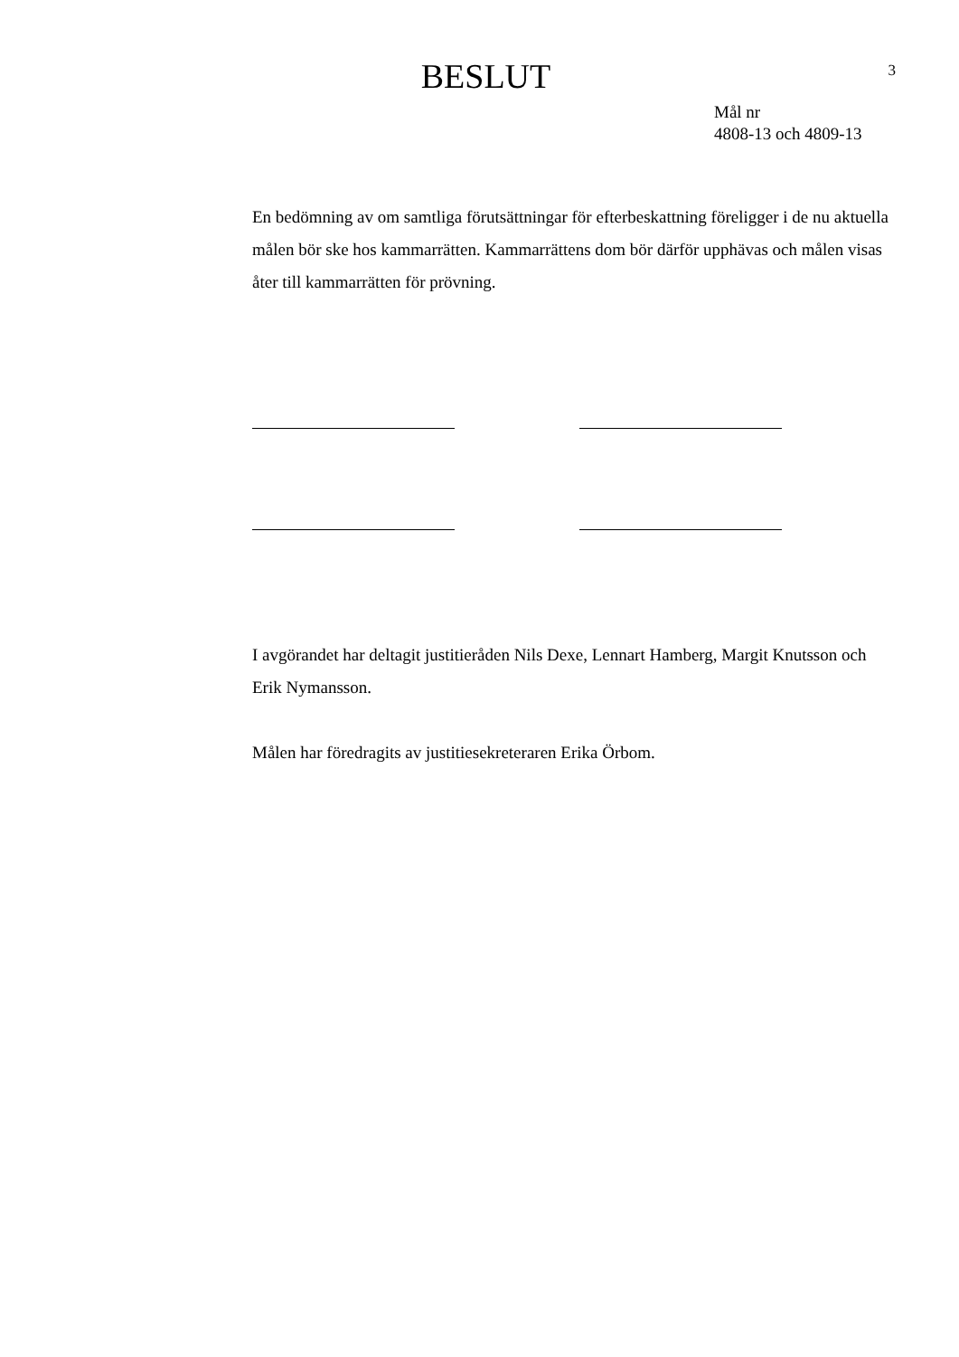3
BESLUT
Mål nr
4808-13 och 4809-13
En bedömning av om samtliga förutsättningar för efterbeskattning föreligger i de nu aktuella målen bör ske hos kammarrätten. Kammarrättens dom bör därför upphävas och målen visas åter till kammarrätten för prövning.
I avgörandet har deltagit justitieråden Nils Dexe, Lennart Hamberg, Margit Knutsson och Erik Nymansson.
Målen har föredragits av justitiesekreteraren Erika Örbom.